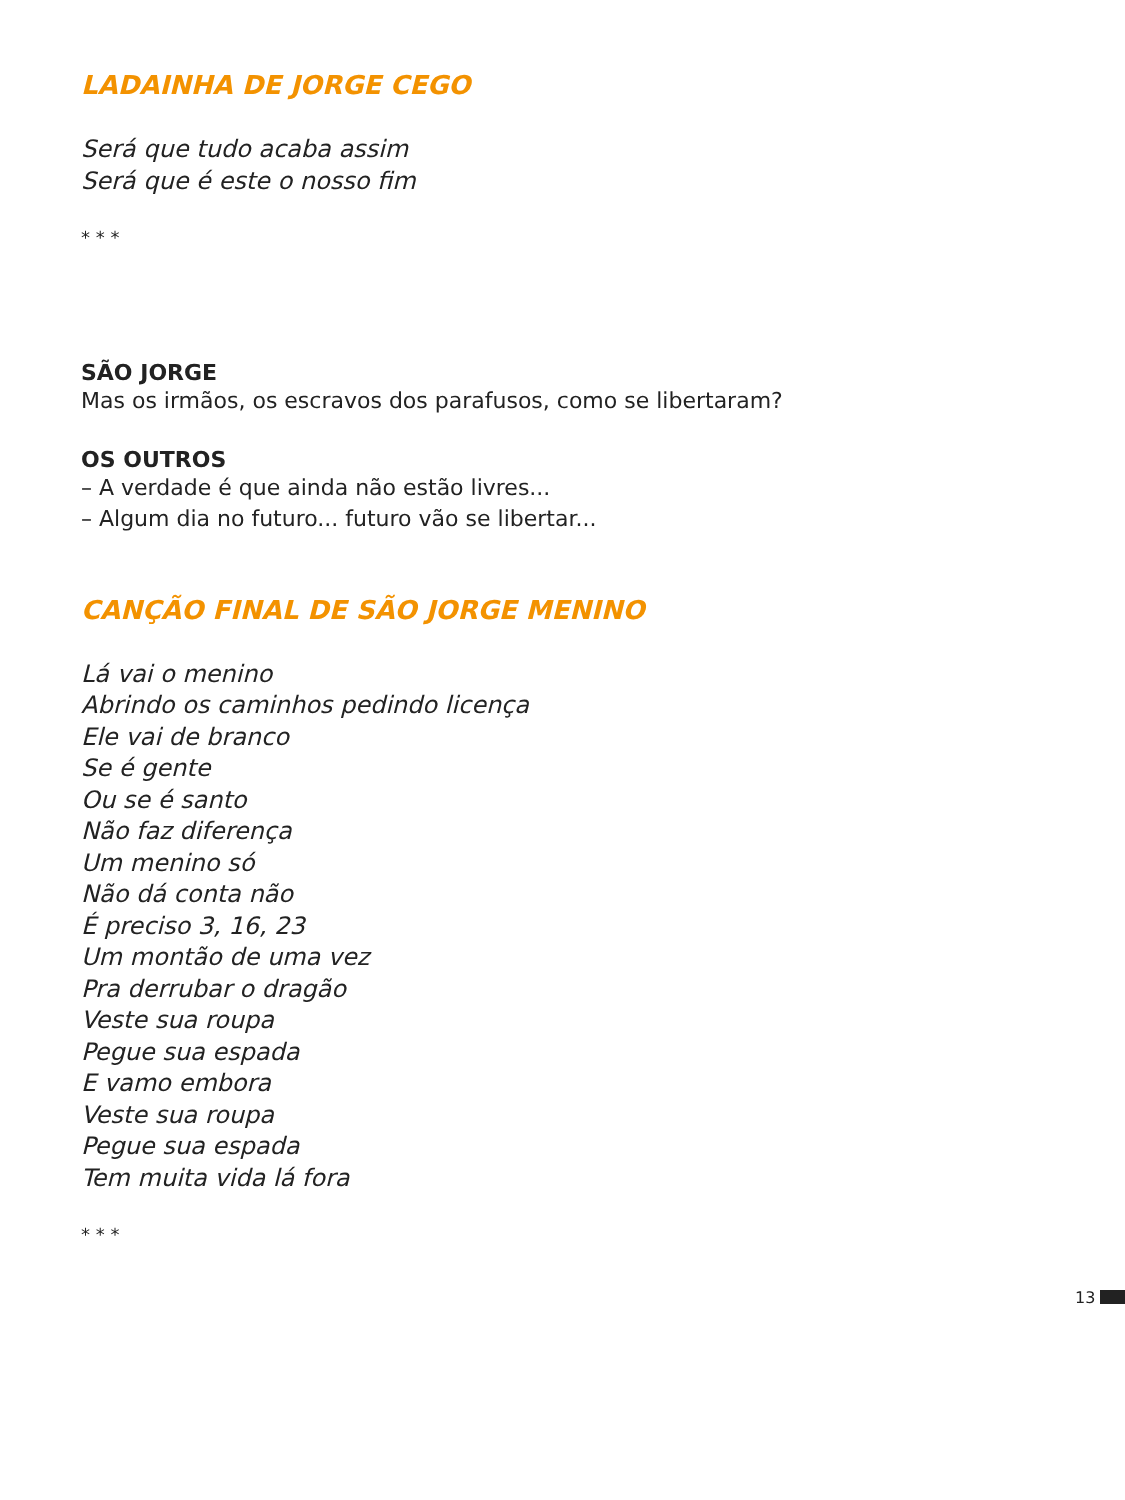LADAINHA DE JORGE CEGO
Será que tudo acaba assim
Será que é este o nosso fim
* * *
SÃO JORGE
Mas os irmãos, os escravos dos parafusos, como se libertaram?
OS OUTROS
– A verdade é que ainda não estão livres...
– Algum dia no futuro... futuro vão se libertar...
CANÇÃO FINAL DE SÃO JORGE MENINO
Lá vai o menino
Abrindo os caminhos pedindo licença
Ele vai de branco
Se é gente
Ou se é santo
Não faz diferença
Um menino só
Não dá conta não
É preciso 3, 16, 23
Um montão de uma vez
Pra derrubar o dragão
Veste sua roupa
Pegue sua espada
E vamo embora
Veste sua roupa
Pegue sua espada
Tem muita vida lá fora
* * *
13